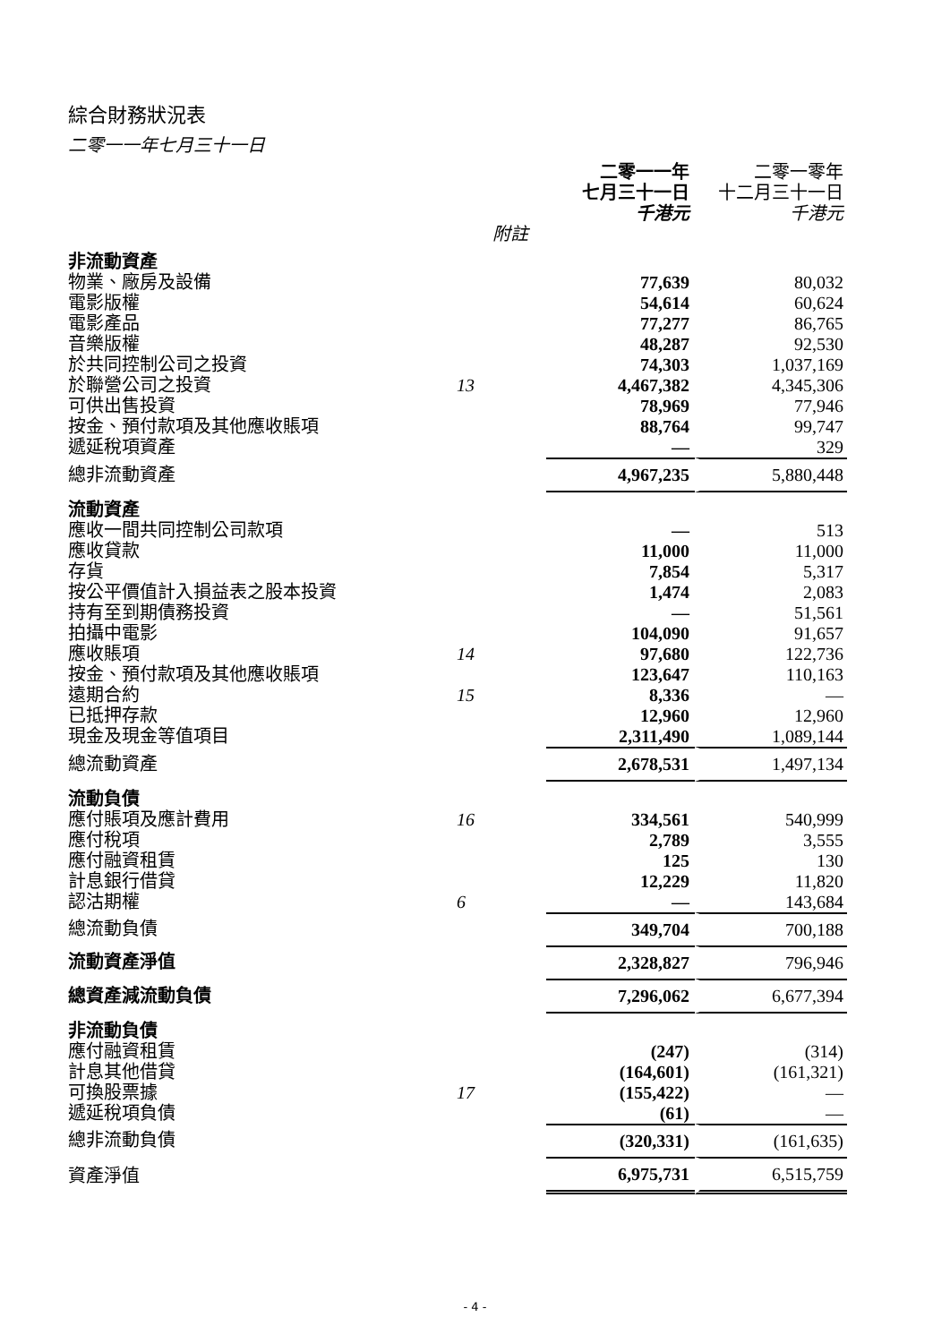綜合財務狀況表
二零一一年七月三十一日
| | | 二零一一年 七月三十一日 千港元 | 二零一零年 十二月三十一日 千港元 |
| --- | --- | --- | --- |
| | 附註 | | |
| 非流動資產 | | | |
| 物業、廠房及設備 | | 77,639 | 80,032 |
| 電影版權 | | 54,614 | 60,624 |
| 電影產品 | | 77,277 | 86,765 |
| 音樂版權 | | 48,287 | 92,530 |
| 於共同控制公司之投資 | | 74,303 | 1,037,169 |
| 於聯營公司之投資 | 13 | 4,467,382 | 4,345,306 |
| 可供出售投資 | | 78,969 | 77,946 |
| 按金、預付款項及其他應收賬項 | | 88,764 | 99,747 |
| 遞延稅項資產 | | — | 329 |
| 總非流動資產 | | 4,967,235 | 5,880,448 |
| 流動資產 | | | |
| 應收一間共同控制公司款項 | | — | 513 |
| 應收貸款 | | 11,000 | 11,000 |
| 存貨 | | 7,854 | 5,317 |
| 按公平價值計入損益表之股本投資 | | 1,474 | 2,083 |
| 持有至到期債務投資 | | — | 51,561 |
| 拍攝中電影 | | 104,090 | 91,657 |
| 應收賬項 | 14 | 97,680 | 122,736 |
| 按金、預付款項及其他應收賬項 | | 123,647 | 110,163 |
| 遠期合約 | 15 | 8,336 | — |
| 已抵押存款 | | 12,960 | 12,960 |
| 現金及現金等值項目 | | 2,311,490 | 1,089,144 |
| 總流動資產 | | 2,678,531 | 1,497,134 |
| 流動負債 | | | |
| 應付賬項及應計費用 | 16 | 334,561 | 540,999 |
| 應付稅項 | | 2,789 | 3,555 |
| 應付融資租賃 | | 125 | 130 |
| 計息銀行借貸 | | 12,229 | 11,820 |
| 認沽期權 | 6 | — | 143,684 |
| 總流動負債 | | 349,704 | 700,188 |
| 流動資產淨值 | | 2,328,827 | 796,946 |
| 總資產減流動負債 | | 7,296,062 | 6,677,394 |
| 非流動負債 | | | |
| 應付融資租賃 | | (247) | (314) |
| 計息其他借貸 | | (164,601) | (161,321) |
| 可換股票據 | 17 | (155,422) | — |
| 遞延稅項負債 | | (61) | — |
| 總非流動負債 | | (320,331) | (161,635) |
| 資產淨值 | | 6,975,731 | 6,515,759 |
- 4 -